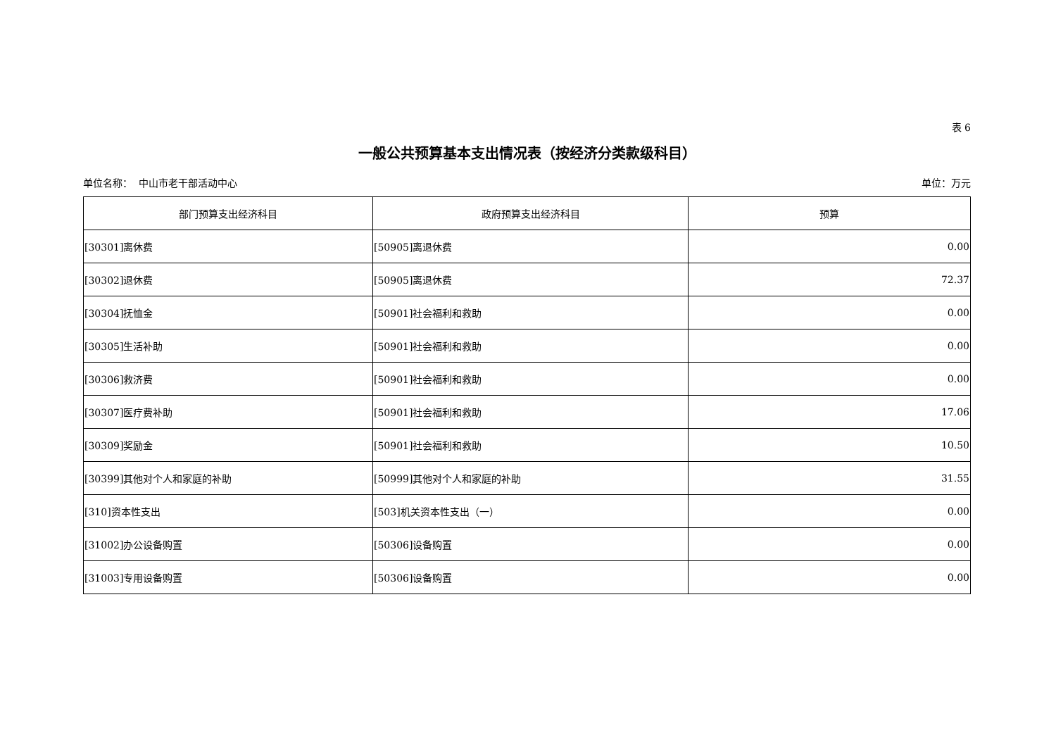表 6
一般公共预算基本支出情况表（按经济分类款级科目）
单位名称： 中山市老干部活动中心 单位：万元
| 部门预算支出经济科目 | 政府预算支出经济科目 | 预算 |
| --- | --- | --- |
| [30301]离休费 | [50905]离退休费 | 0.00 |
| [30302]退休费 | [50905]离退休费 | 72.37 |
| [30304]抚恤金 | [50901]社会福利和救助 | 0.00 |
| [30305]生活补助 | [50901]社会福利和救助 | 0.00 |
| [30306]救济费 | [50901]社会福利和救助 | 0.00 |
| [30307]医疗费补助 | [50901]社会福利和救助 | 17.06 |
| [30309]奖励金 | [50901]社会福利和救助 | 10.50 |
| [30399]其他对个人和家庭的补助 | [50999]其他对个人和家庭的补助 | 31.55 |
| [310]资本性支出 | [503]机关资本性支出（一） | 0.00 |
| [31002]办公设备购置 | [50306]设备购置 | 0.00 |
| [31003]专用设备购置 | [50306]设备购置 | 0.00 |